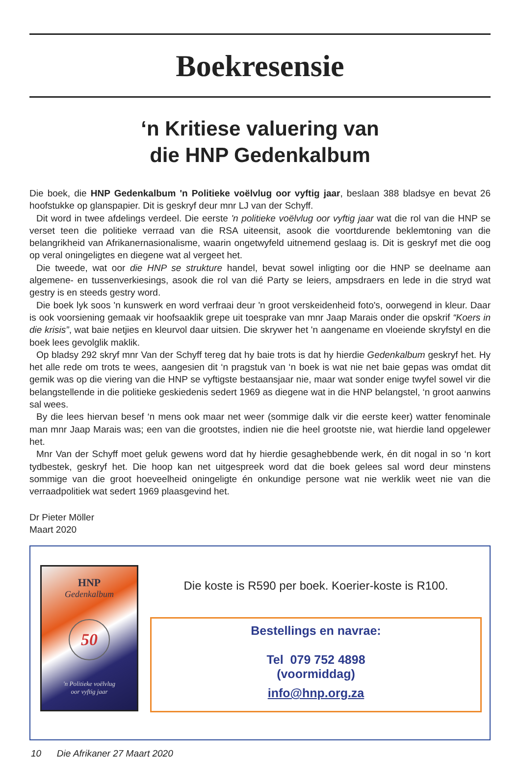Boekresensie
‘n Kritiese valuering van
die HNP Gedenkalbum
Die boek, die HNP Gedenkalbum 'n Politieke voëlvlug oor vyftig jaar, beslaan 388 bladsye en bevat 26 hoofstukke op glanspapier. Dit is geskryf deur mnr LJ van der Schyff.
Dit word in twee afdelings verdeel. Die eerste 'n politieke voëlvlug oor vyftig jaar wat die rol van die HNP se verset teen die politieke verraad van die RSA uiteensit, asook die voortdurende beklemtoning van die belangrikheid van Afrikanernasionalisme, waarin ongetwyfeld uitnemend geslaag is. Dit is geskryf met die oog op veral oningeligtes en diegene wat al vergeet het.
Die tweede, wat oor die HNP se strukture handel, bevat sowel inligting oor die HNP se deelname aan algemene- en tussenverkiesings, asook die rol van dié Party se leiers, ampsdraers en lede in die stryd wat gestry is en steeds gestry word.
Die boek lyk soos 'n kunswerk en word verfraai deur 'n groot verskeidenheid foto's, oorwegend in kleur. Daar is ook voorsiening gemaak vir hoofsaaklik grepe uit toesprake van mnr Jaap Marais onder die opskrif “Koers in die krisis”, wat baie netjies en kleurvol daar uitsien. Die skrywer het 'n aangename en vloeiende skryfstyl en die boek lees gevolglik maklik.
Op bladsy 292 skryf mnr Van der Schyff tereg dat hy baie trots is dat hy hierdie Gedenkalbum geskryf het. Hy het alle rede om trots te wees, aangesien dit ‘n pragstuk van ‘n boek is wat nie net baie gepas was omdat dit gemik was op die viering van die HNP se vyftigste bestaansjaar nie, maar wat sonder enige twyfel sowel vir die belangstellende in die politieke geskiedenis sedert 1969 as diegene wat in die HNP belangstel, ‘n groot aanwins sal wees.
By die lees hiervan besef ‘n mens ook maar net weer (sommige dalk vir die eerste keer) watter fenominale man mnr Jaap Marais was; een van die grootstes, indien nie die heel grootste nie, wat hierdie land opgelewer het.
Mnr Van der Schyff moet geluk gewens word dat hy hierdie gesaghebbende werk, én dit nogal in so ‘n kort tydbestek, geskryf het. Die hoop kan net uitgespreek word dat die boek gelees sal word deur minstens sommige van die groot hoeveelheid oningeligte én onkundige persone wat nie werklik weet nie van die verraadpolitiek wat sedert 1969 plaasgevind het.
Dr Pieter Möller
Maart 2020
HNP
Gedenkalbum
50
'n Politieke voëlvlug
oor vyftig jaar
Die koste is R590 per boek. Koerier-koste is R100.
Bestellings en navrae:
Tel 079 752 4898
(voormiddag)
info@hnp.org.za
10 Die Afrikaner 27 Maart 2020